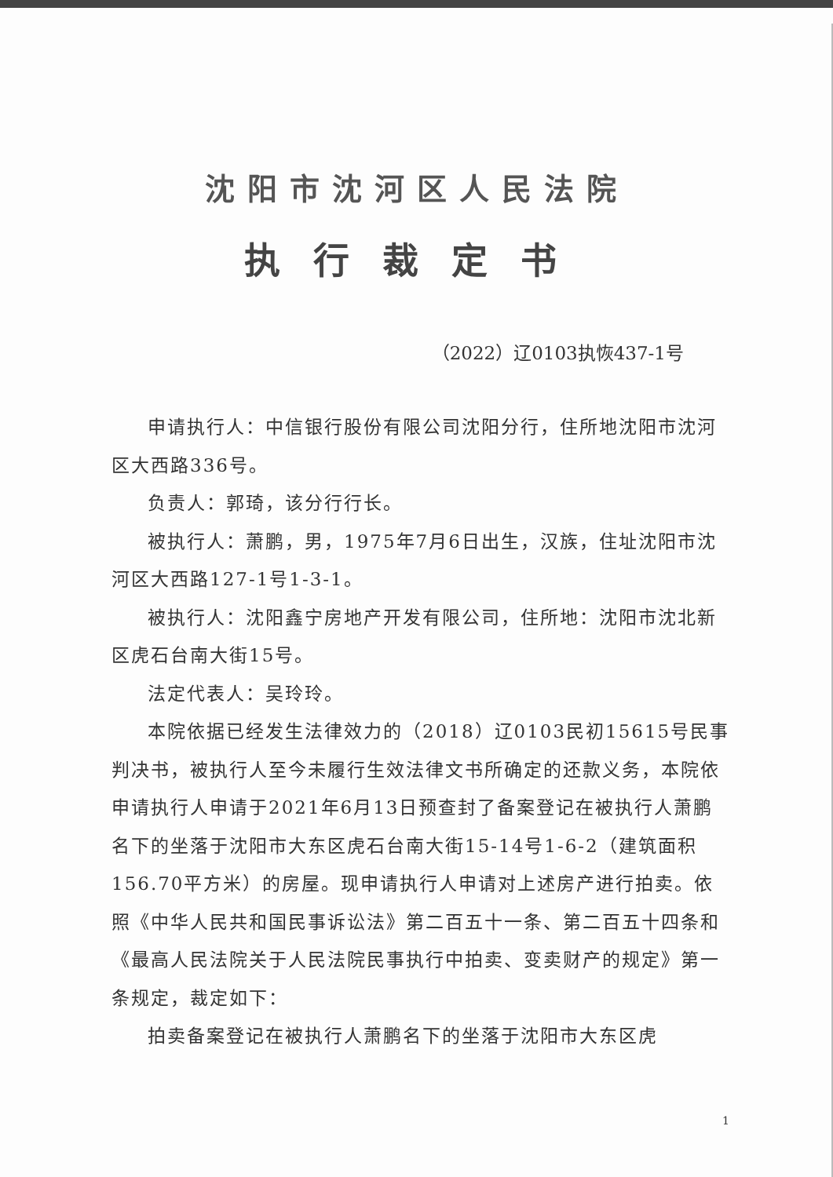沈阳市沈河区人民法院
执行裁定书
（2022）辽0103执恢437-1号
申请执行人：中信银行股份有限公司沈阳分行，住所地沈阳市沈河区大西路336号。
负责人：郭琦，该分行行长。
被执行人：萧鹏，男，1975年7月6日出生，汉族，住址沈阳市沈河区大西路127-1号1-3-1。
被执行人：沈阳鑫宁房地产开发有限公司，住所地：沈阳市沈北新区虎石台南大街15号。
法定代表人：吴玲玲。
本院依据已经发生法律效力的（2018）辽0103民初15615号民事判决书，被执行人至今未履行生效法律文书所确定的还款义务，本院依申请执行人申请于2021年6月13日预查封了备案登记在被执行人萧鹏名下的坐落于沈阳市大东区虎石台南大街15-14号1-6-2（建筑面积156.70平方米）的房屋。现申请执行人申请对上述房产进行拍卖。依照《中华人民共和国民事诉讼法》第二百五十一条、第二百五十四条和《最高人民法院关于人民法院民事执行中拍卖、变卖财产的规定》第一条规定，裁定如下：
拍卖备案登记在被执行人萧鹏名下的坐落于沈阳市大东区虎
1